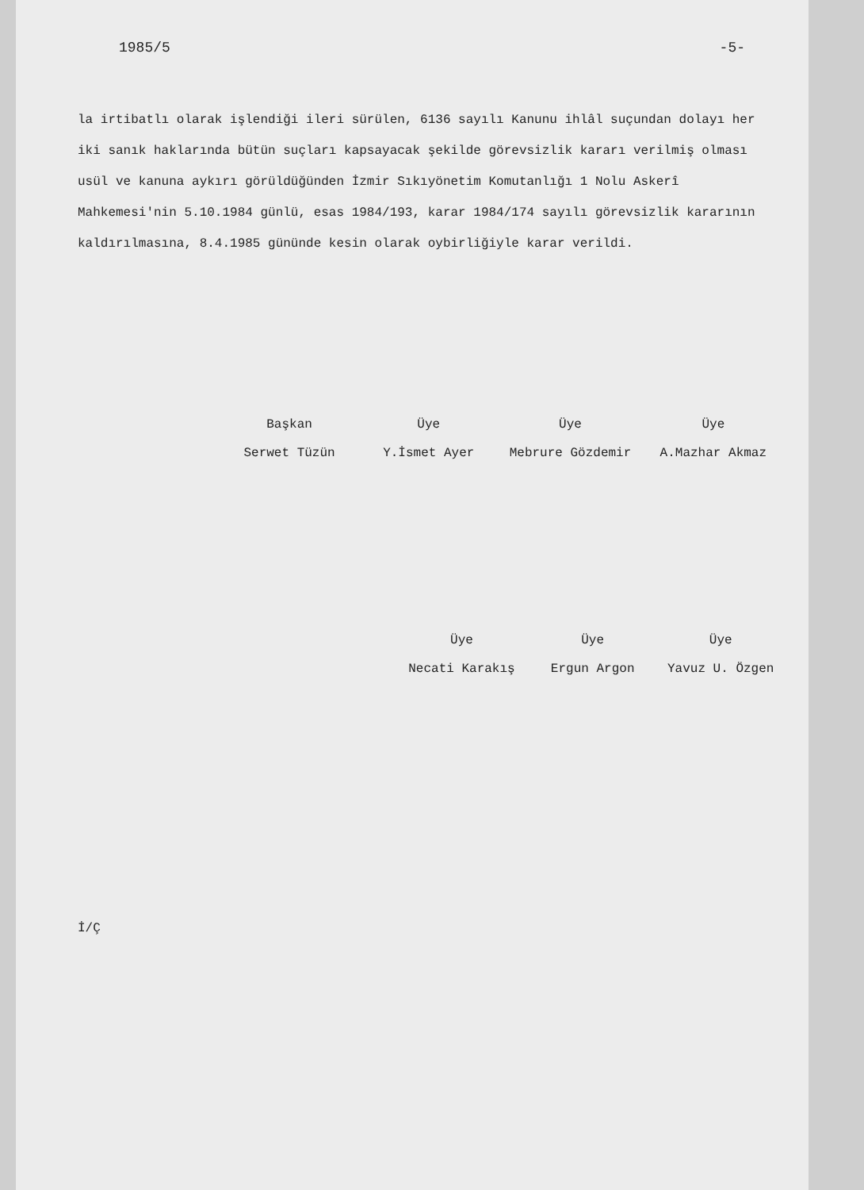1985/5 -5-
la irtibatlı olarak işlendiği ileri sürülen, 6136 sayılı Kanunu ihlâl suçundan dolayı her iki sanık haklarında bütün suçları kapsayacak şekilde görevsizlik kararı verilmiş olması usül ve kanuna aykırı görüldüğünden İzmir Sıkıyönetim Komutanlığı 1 Nolu Askerî Mahkemesi'nin 5.10.1984 günlü, esas 1984/193, karar 1984/174 sayılı görevsizlik kararının kaldırılmasına, 8.4.1985 gününde kesin olarak oybirliğiyle karar verildi.
| Başkan | Üye | Üye | Üye |
| Serwet Tüzün | Y.İsmet Ayer | Mebrure Gözdemir | A.Mazhar Akmaz |
| Üye | Üye | Üye |
| Necati Karakış | Ergun Argon | Yavuz U. Özgen |
İ/Ç